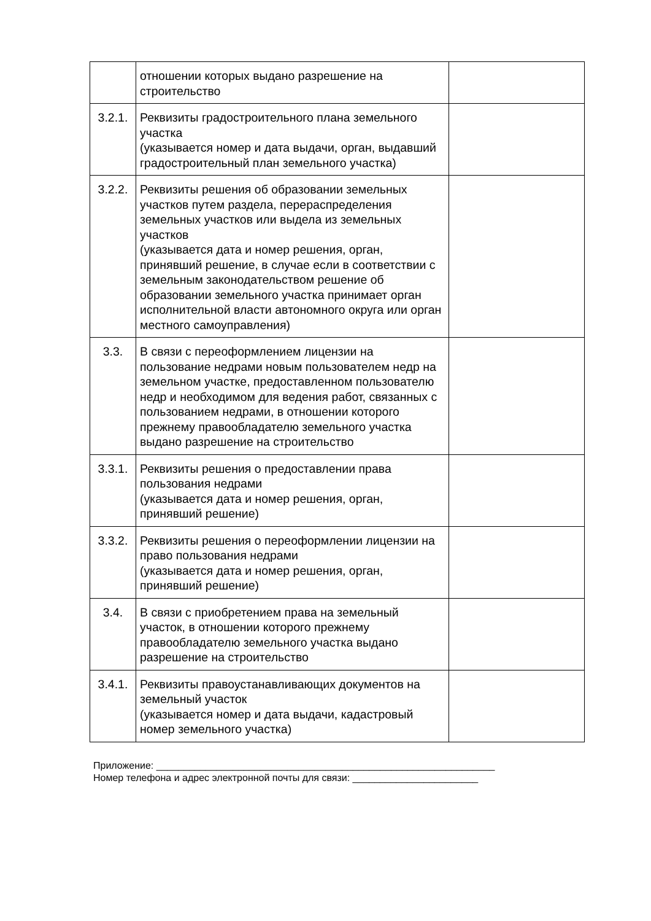| | отношении которых выдано разрешение на строительство | |
| 3.2.1. | Реквизиты градостроительного плана земельного участка (указывается номер и дата выдачи, орган, выдавший градостроительный план земельного участка) | |
| 3.2.2. | Реквизиты решения об образовании земельных участков путем раздела, перераспределения земельных участков или выдела из земельных участков (указывается дата и номер решения, орган, принявший решение, в случае если в соответствии с земельным законодательством решение об образовании земельного участка принимает орган исполнительной власти автономного округа или орган местного самоуправления) | |
| 3.3. | В связи с переоформлением лицензии на пользование недрами новым пользователем недр на земельном участке, предоставленном пользователю недр и необходимом для ведения работ, связанных с пользованием недрами, в отношении которого прежнему правообладателю земельного участка выдано разрешение на строительство | |
| 3.3.1. | Реквизиты решения о предоставлении права пользования недрами (указывается дата и номер решения, орган, принявший решение) | |
| 3.3.2. | Реквизиты решения о переоформлении лицензии на право пользования недрами (указывается дата и номер решения, орган, принявший решение) | |
| 3.4. | В связи с приобретением права на земельный участок, в отношении которого прежнему правообладателю земельного участка выдано разрешение на строительство | |
| 3.4.1. | Реквизиты правоустанавливающих документов на земельный участок (указывается номер и дата выдачи, кадастровый номер земельного участка) | |
Приложение: ______________________________________________________________
Номер телефона и адрес электронной почты для связи: _______________________